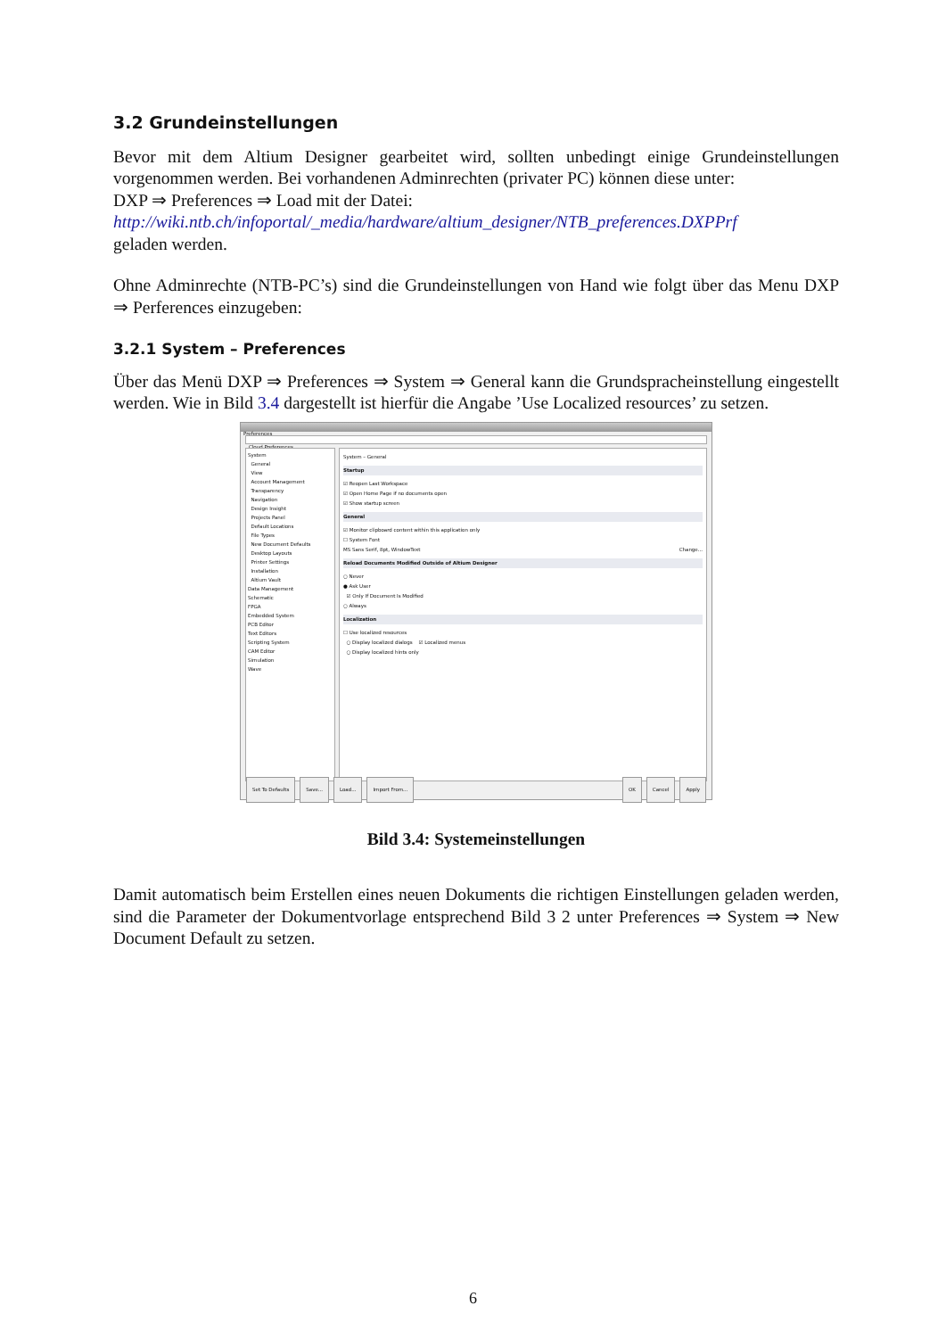3.2 Grundeinstellungen
Bevor mit dem Altium Designer gearbeitet wird, sollten unbedingt einige Grundeinstellungen vorgenommen werden. Bei vorhandenen Adminrechten (privater PC) können diese unter:
DXP ⇒ Preferences ⇒ Load mit der Datei:
http://wiki.ntb.ch/infoportal/_media/hardware/altium_designer/NTB_preferences.DXPPrf
geladen werden.
Ohne Adminrechte (NTB-PC’s) sind die Grundeinstellungen von Hand wie folgt über das Menu DXP ⇒ Perferences einzugeben:
3.2.1 System – Preferences
Über das Menü DXP ⇒ Preferences ⇒ System ⇒ General kann die Grundspracheinstellung eingestellt werden. Wie in Bild 3.4 dargestellt ist hierfür die Angabe ’Use Localized resources’ zu setzen.
Preferences
Cloud Preferences
System
General
View
Account Management
Transparency
Navigation
Design Insight
Projects Panel
Default Locations
File Types
New Document Defaults
Desktop Layouts
Printer Settings
Installation
Altium Vault
Data Management
Schematic
FPGA
Embedded System
PCB Editor
Text Editors
Scripting System
CAM Editor
Simulation
Wave
System – General
Startup
☑ Reopen Last Workspace
☑ Open Home Page if no documents open
☑ Show startup screen
General
☑ Monitor clipboard content within this application only
☐ System Font
MS Sans Serif, 8pt, WindowText Change...
Reload Documents Modified Outside of Altium Designer
○ Never
● Ask User
☑ Only If Document Is Modified
○ Always
Localization
☐ Use localized resources
○ Display localized dialogs ☑ Localized menus
○ Display localized hints only
Set To Defaults Save... Load... Import From... OK Cancel Apply
Bild 3.4: Systemeinstellungen
Damit automatisch beim Erstellen eines neuen Dokuments die richtigen Einstellungen geladen werden, sind die Parameter der Dokumentvorlage entsprechend Bild 3 2 unter Preferences ⇒ System ⇒ New Document Default zu setzen.
6